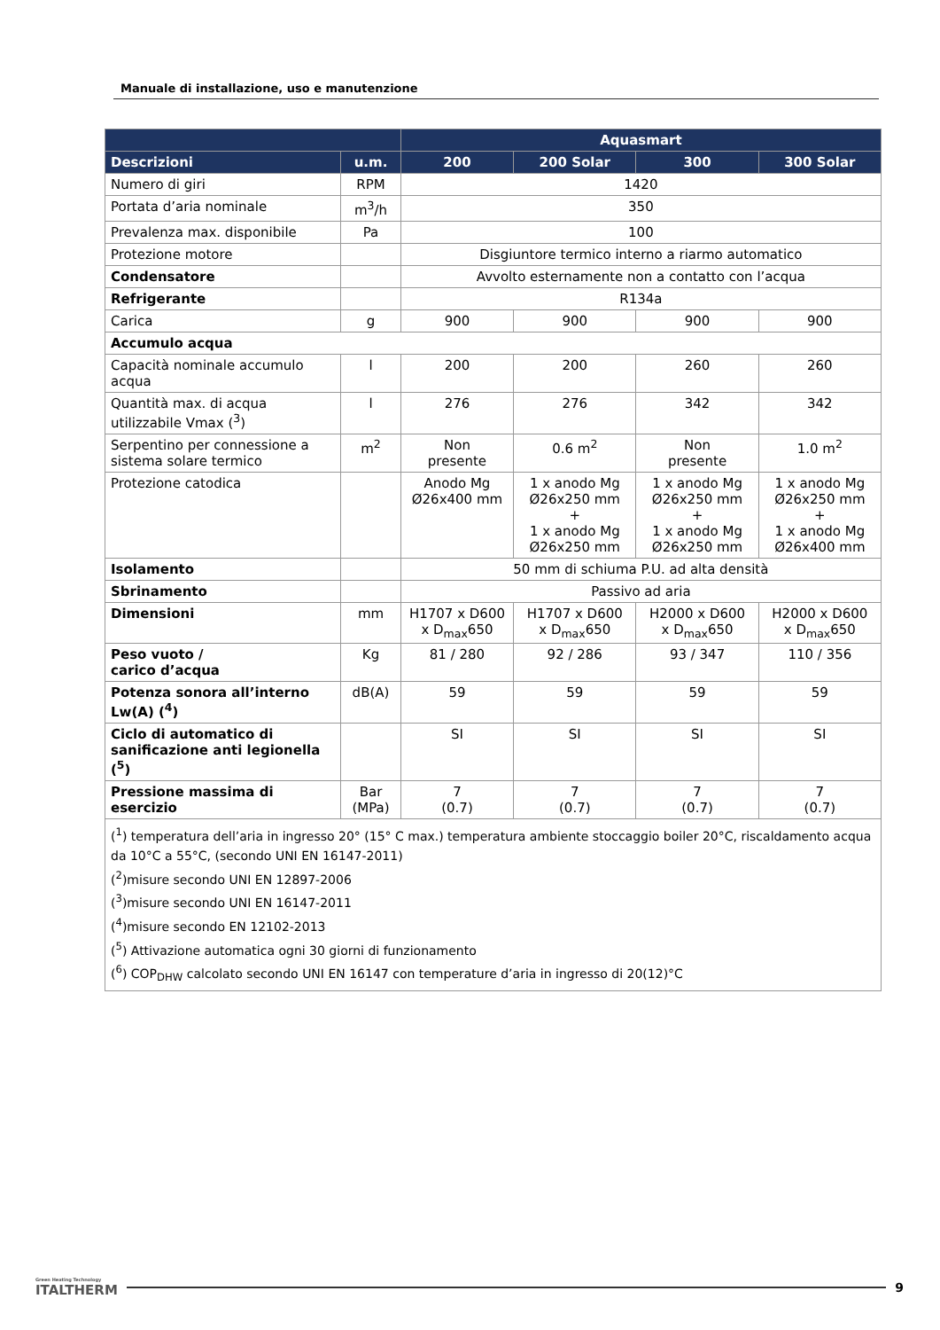Manuale di installazione, uso e manutenzione
| | | Aquasmart | | | |
| --- | --- | --- | --- | --- | --- |
| Descrizioni | u.m. | 200 | 200 Solar | 300 | 300 Solar |
| Numero di giri | RPM | 1420 | | | |
| Portata d’aria nominale | m<sup>3</sup>/h | 350 | | | |
| Prevalenza max. disponibile | Pa | 100 | | | |
| Protezione motore | | Disgiuntore termico interno a riarmo automatico | | | |
| Condensatore | | Avvolto esternamente non a contatto con l’acqua | | | |
| Refrigerante | | R134a | | | |
| Carica | g | 900 | 900 | 900 | 900 |
| Accumulo acqua | | | | | |
| Capacità nominale accumulo acqua | l | 200 | 200 | 260 | 260 |
| Quantità max. di acqua utilizzabile Vmax (<sup>3</sup>) | l | 276 | 276 | 342 | 342 |
| Serpentino per connessione a sistema solare termico | m<sup>2</sup> | Non presente | 0.6 m<sup>2</sup> | Non presente | 1.0 m<sup>2</sup> |
| Protezione catodica | | Anodo Mg Ø26x400 mm | 1 x anodo Mg Ø26x250 mm + 1 x anodo Mg Ø26x250 mm | 1 x anodo Mg Ø26x250 mm + 1 x anodo Mg Ø26x250 mm | 1 x anodo Mg Ø26x250 mm + 1 x anodo Mg Ø26x400 mm |
| Isolamento | | 50 mm di schiuma P.U. ad alta densità | | | |
| Sbrinamento | | Passivo ad aria | | | |
| Dimensioni | mm | H1707 x D600 x D<sub>max</sub>650 | H1707 x D600 x D<sub>max</sub>650 | H2000 x D600 x D<sub>max</sub>650 | H2000 x D600 x D<sub>max</sub>650 |
| Peso vuoto / carico d’acqua | Kg | 81 / 280 | 92 / 286 | 93 / 347 | 110 / 356 |
| Potenza sonora all’interno Lw(A) (<sup>4</sup>) | dB(A) | 59 | 59 | 59 | 59 |
| Ciclo di automatico di sanificazione anti legionella (<sup>5</sup>) | | SI | SI | SI | SI |
| Pressione massima di esercizio | Bar (MPa) | 7 (0.7) | 7 (0.7) | 7 (0.7) | 7 (0.7) |
| (<sup>1</sup>) temperatura dell’aria in ingresso 20° (15° C max.) temperatura ambiente stoccaggio boiler 20°C, riscaldamento acqua da 10°C a 55°C, (secondo UNI EN 16147-2011) (<sup>2</sup>)misure secondo UNI EN 12897-2006 (<sup>3</sup>)misure secondo UNI EN 16147-2011 (<sup>4</sup>)misure secondo EN 12102-2013 (<sup>5</sup>) Attivazione automatica ogni 30 giorni di funzionamento (<sup>6</sup>) COP<sub>DHW</sub> calcolato secondo UNI EN 16147 con temperature d’aria in ingresso di 20(12)°C | | | | | |
Green Heating Technology
ITALTHERM
9